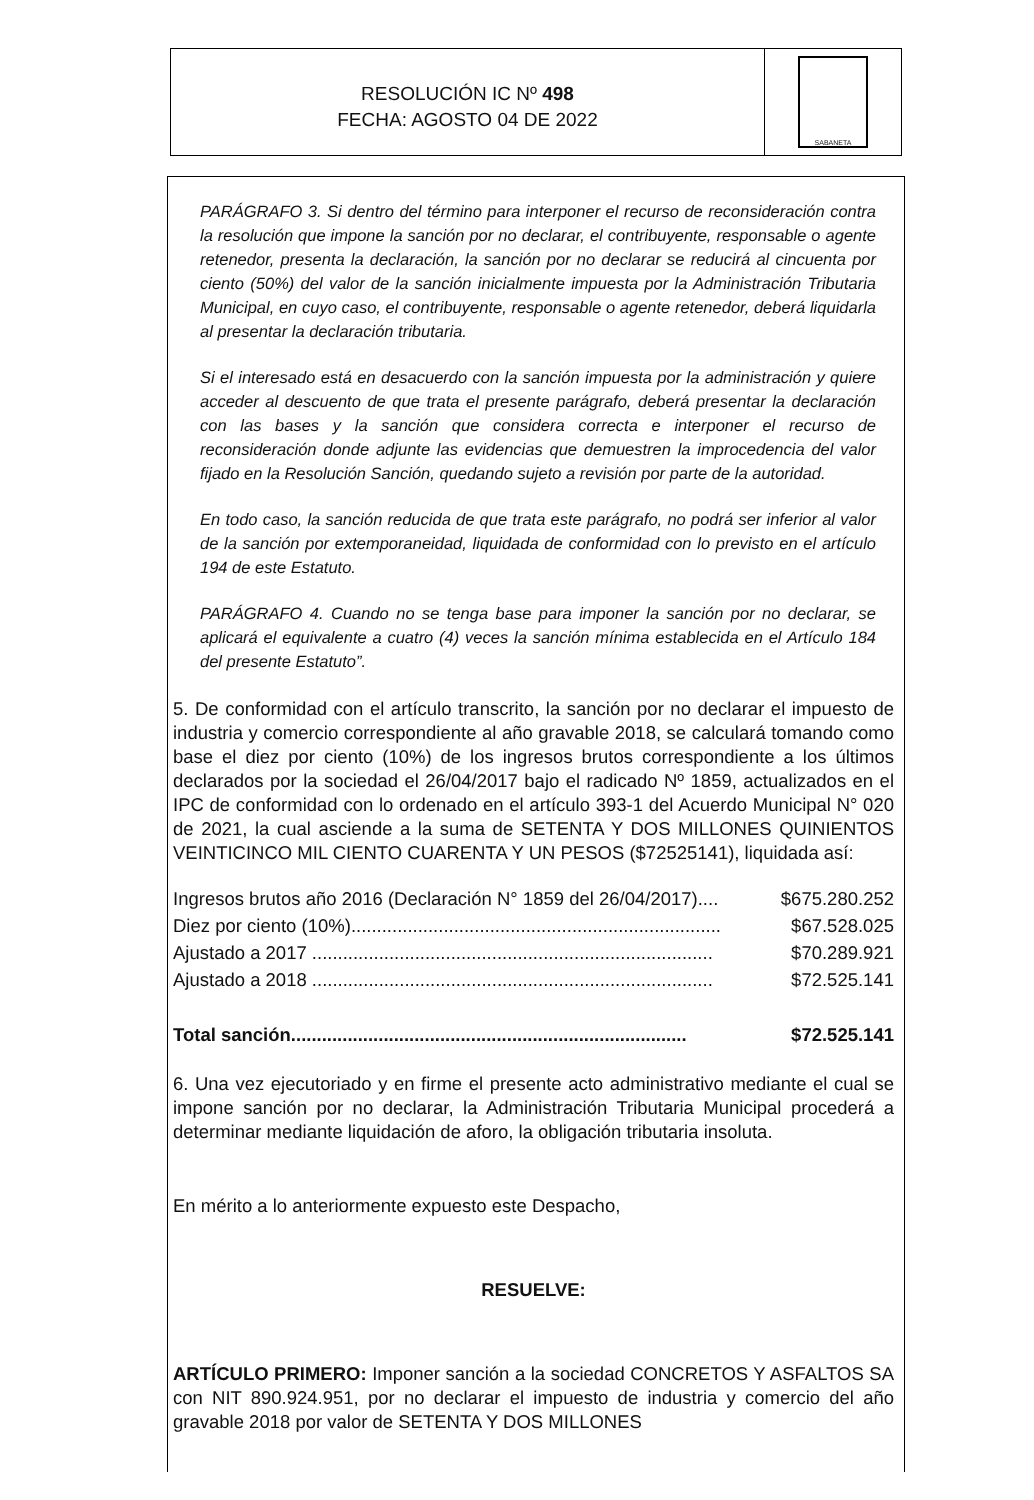RESOLUCIÓN IC Nº 498
FECHA: AGOSTO 04 DE 2022
SABANETA
PARÁGRAFO 3. Si dentro del término para interponer el recurso de reconsideración contra la resolución que impone la sanción por no declarar, el contribuyente, responsable o agente retenedor, presenta la declaración, la sanción por no declarar se reducirá al cincuenta por ciento (50%) del valor de la sanción inicialmente impuesta por la Administración Tributaria Municipal, en cuyo caso, el contribuyente, responsable o agente retenedor, deberá liquidarla al presentar la declaración tributaria.
Si el interesado está en desacuerdo con la sanción impuesta por la administración y quiere acceder al descuento de que trata el presente parágrafo, deberá presentar la declaración con las bases y la sanción que considera correcta e interponer el recurso de reconsideración donde adjunte las evidencias que demuestren la improcedencia del valor fijado en la Resolución Sanción, quedando sujeto a revisión por parte de la autoridad.
En todo caso, la sanción reducida de que trata este parágrafo, no podrá ser inferior al valor de la sanción por extemporaneidad, liquidada de conformidad con lo previsto en el artículo 194 de este Estatuto.
PARÁGRAFO 4. Cuando no se tenga base para imponer la sanción por no declarar, se aplicará el equivalente a cuatro (4) veces la sanción mínima establecida en el Artículo 184 del presente Estatuto”.
5. De conformidad con el artículo transcrito, la sanción por no declarar el impuesto de industria y comercio correspondiente al año gravable 2018, se calculará tomando como base el diez por ciento (10%) de los ingresos brutos correspondiente a los últimos declarados por la sociedad el 26/04/2017 bajo el radicado Nº 1859, actualizados en el IPC de conformidad con lo ordenado en el artículo 393-1 del Acuerdo Municipal N° 020 de 2021, la cual asciende a la suma de SETENTA Y DOS MILLONES QUINIENTOS VEINTICINCO MIL CIENTO CUARENTA Y UN PESOS ($72525141), liquidada así:
Ingresos brutos año 2016 (Declaración N° 1859 del 26/04/2017).... $675.280.252
Diez por ciento (10%)........................................................................ $67.528.025
Ajustado a 2017 .............................................................................. $70.289.921
Ajustado a 2018 .............................................................................. $72.525.141
Total sanción............................................................................. $72.525.141
6. Una vez ejecutoriado y en firme el presente acto administrativo mediante el cual se impone sanción por no declarar, la Administración Tributaria Municipal procederá a determinar mediante liquidación de aforo, la obligación tributaria insoluta.
En mérito a lo anteriormente expuesto este Despacho,
RESUELVE:
ARTÍCULO PRIMERO: Imponer sanción a la sociedad CONCRETOS Y ASFALTOS SA con NIT 890.924.951, por no declarar el impuesto de industria y comercio del año gravable 2018 por valor de SETENTA Y DOS MILLONES